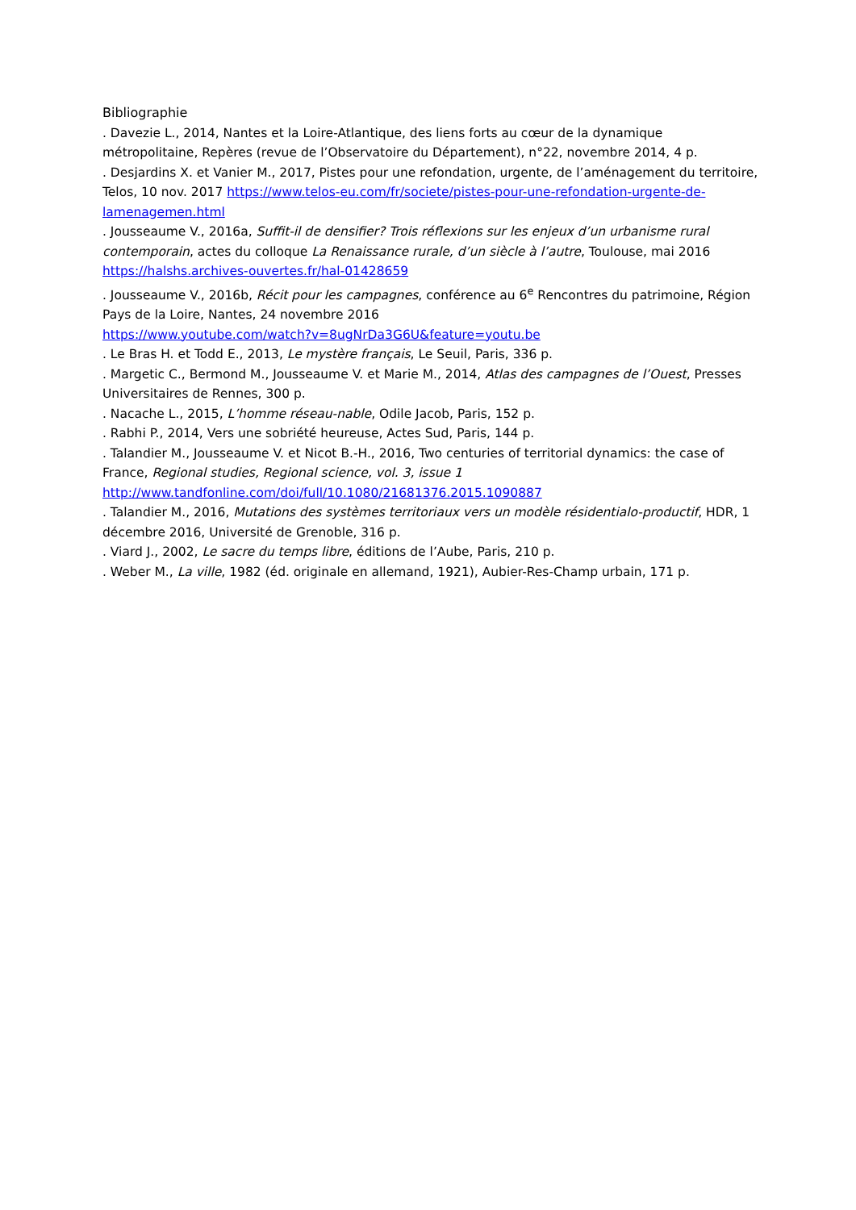Bibliographie
. Davezie L., 2014, Nantes et la Loire-Atlantique, des liens forts au cœur de la dynamique métropolitaine, Repères (revue de l’Observatoire du Département), n°22, novembre 2014, 4 p.
. Desjardins X. et Vanier M., 2017, Pistes pour une refondation, urgente, de l’aménagement du territoire, Telos, 10 nov. 2017 https://www.telos-eu.com/fr/societe/pistes-pour-une-refondation-urgente-de-lamenagemen.html
. Jousseaume V., 2016a, Suffit-il de densifier? Trois réflexions sur les enjeux d’un urbanisme rural contemporain, actes du colloque La Renaissance rurale, d’un siècle à l’autre, Toulouse, mai 2016 https://halshs.archives-ouvertes.fr/hal-01428659
. Jousseaume V., 2016b, Récit pour les campagnes, conférence au 6<sup>e</sup> Rencontres du patrimoine, Région Pays de la Loire, Nantes, 24 novembre 2016
https://www.youtube.com/watch?v=8ugNrDa3G6U&feature=youtu.be
. Le Bras H. et Todd E., 2013, Le mystère français, Le Seuil, Paris, 336 p.
. Margetic C., Bermond M., Jousseaume V. et Marie M., 2014, Atlas des campagnes de l’Ouest, Presses Universitaires de Rennes, 300 p.
. Nacache L., 2015, L’homme réseau-nable, Odile Jacob, Paris, 152 p.
. Rabhi P., 2014, Vers une sobriété heureuse, Actes Sud, Paris, 144 p.
. Talandier M., Jousseaume V. et Nicot B.-H., 2016, Two centuries of territorial dynamics: the case of France, Regional studies, Regional science, vol. 3, issue 1
http://www.tandfonline.com/doi/full/10.1080/21681376.2015.1090887
. Talandier M., 2016, Mutations des systèmes territoriaux vers un modèle résidentialo-productif, HDR, 1 décembre 2016, Université de Grenoble, 316 p.
. Viard J., 2002, Le sacre du temps libre, éditions de l’Aube, Paris, 210 p.
. Weber M., La ville, 1982 (éd. originale en allemand, 1921), Aubier-Res-Champ urbain, 171 p.